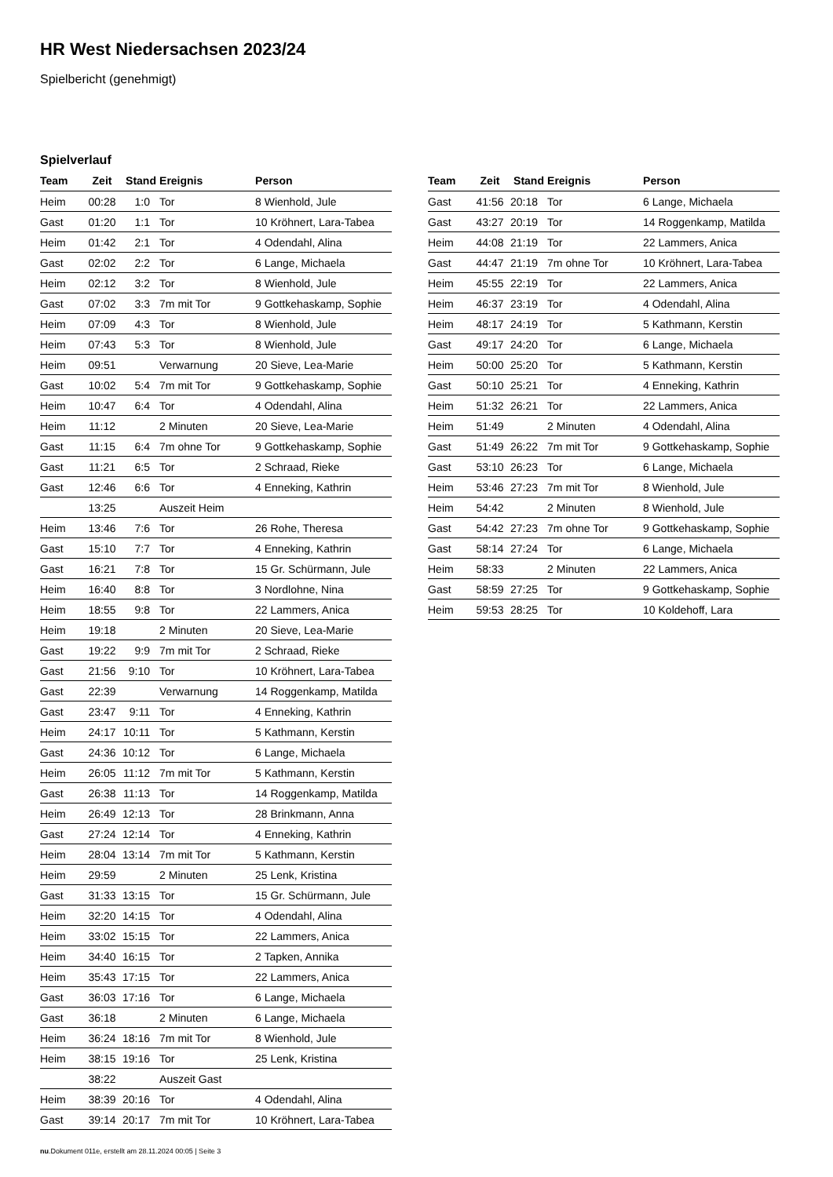HR West Niedersachsen 2023/24
Spielbericht (genehmigt)
Spielverlauf
| Team | Zeit | Stand | Ereignis | Person |
| --- | --- | --- | --- | --- |
| Heim | 00:28 | 1:0 | Tor | 8 Wienhold, Jule |
| Gast | 01:20 | 1:1 | Tor | 10 Kröhnert, Lara-Tabea |
| Heim | 01:42 | 2:1 | Tor | 4 Odendahl, Alina |
| Gast | 02:02 | 2:2 | Tor | 6 Lange, Michaela |
| Heim | 02:12 | 3:2 | Tor | 8 Wienhold, Jule |
| Gast | 07:02 | 3:3 | 7m mit Tor | 9 Gottkehaskamp, Sophie |
| Heim | 07:09 | 4:3 | Tor | 8 Wienhold, Jule |
| Heim | 07:43 | 5:3 | Tor | 8 Wienhold, Jule |
| Heim | 09:51 | | Verwarnung | 20 Sieve, Lea-Marie |
| Gast | 10:02 | 5:4 | 7m mit Tor | 9 Gottkehaskamp, Sophie |
| Heim | 10:47 | 6:4 | Tor | 4 Odendahl, Alina |
| Heim | 11:12 | | 2 Minuten | 20 Sieve, Lea-Marie |
| Gast | 11:15 | 6:4 | 7m ohne Tor | 9 Gottkehaskamp, Sophie |
| Gast | 11:21 | 6:5 | Tor | 2 Schraad, Rieke |
| Gast | 12:46 | 6:6 | Tor | 4 Enneking, Kathrin |
| | 13:25 | | Auszeit Heim | |
| Heim | 13:46 | 7:6 | Tor | 26 Rohe, Theresa |
| Gast | 15:10 | 7:7 | Tor | 4 Enneking, Kathrin |
| Gast | 16:21 | 7:8 | Tor | 15 Gr. Schürmann, Jule |
| Heim | 16:40 | 8:8 | Tor | 3 Nordlohne, Nina |
| Heim | 18:55 | 9:8 | Tor | 22 Lammers, Anica |
| Heim | 19:18 | | 2 Minuten | 20 Sieve, Lea-Marie |
| Gast | 19:22 | 9:9 | 7m mit Tor | 2 Schraad, Rieke |
| Gast | 21:56 | 9:10 | Tor | 10 Kröhnert, Lara-Tabea |
| Gast | 22:39 | | Verwarnung | 14 Roggenkamp, Matilda |
| Gast | 23:47 | 9:11 | Tor | 4 Enneking, Kathrin |
| Heim | 24:17 | 10:11 | Tor | 5 Kathmann, Kerstin |
| Gast | 24:36 | 10:12 | Tor | 6 Lange, Michaela |
| Heim | 26:05 | 11:12 | 7m mit Tor | 5 Kathmann, Kerstin |
| Gast | 26:38 | 11:13 | Tor | 14 Roggenkamp, Matilda |
| Heim | 26:49 | 12:13 | Tor | 28 Brinkmann, Anna |
| Gast | 27:24 | 12:14 | Tor | 4 Enneking, Kathrin |
| Heim | 28:04 | 13:14 | 7m mit Tor | 5 Kathmann, Kerstin |
| Heim | 29:59 | | 2 Minuten | 25 Lenk, Kristina |
| Gast | 31:33 | 13:15 | Tor | 15 Gr. Schürmann, Jule |
| Heim | 32:20 | 14:15 | Tor | 4 Odendahl, Alina |
| Heim | 33:02 | 15:15 | Tor | 22 Lammers, Anica |
| Heim | 34:40 | 16:15 | Tor | 2 Tapken, Annika |
| Heim | 35:43 | 17:15 | Tor | 22 Lammers, Anica |
| Gast | 36:03 | 17:16 | Tor | 6 Lange, Michaela |
| Gast | 36:18 | | 2 Minuten | 6 Lange, Michaela |
| Heim | 36:24 | 18:16 | 7m mit Tor | 8 Wienhold, Jule |
| Heim | 38:15 | 19:16 | Tor | 25 Lenk, Kristina |
| | 38:22 | | Auszeit Gast | |
| Heim | 38:39 | 20:16 | Tor | 4 Odendahl, Alina |
| Gast | 39:14 | 20:17 | 7m mit Tor | 10 Kröhnert, Lara-Tabea |
| Team | Zeit | Stand | Ereignis | Person |
| --- | --- | --- | --- | --- |
| Gast | 41:56 | 20:18 | Tor | 6 Lange, Michaela |
| Gast | 43:27 | 20:19 | Tor | 14 Roggenkamp, Matilda |
| Heim | 44:08 | 21:19 | Tor | 22 Lammers, Anica |
| Gast | 44:47 | 21:19 | 7m ohne Tor | 10 Kröhnert, Lara-Tabea |
| Heim | 45:55 | 22:19 | Tor | 22 Lammers, Anica |
| Heim | 46:37 | 23:19 | Tor | 4 Odendahl, Alina |
| Heim | 48:17 | 24:19 | Tor | 5 Kathmann, Kerstin |
| Gast | 49:17 | 24:20 | Tor | 6 Lange, Michaela |
| Heim | 50:00 | 25:20 | Tor | 5 Kathmann, Kerstin |
| Gast | 50:10 | 25:21 | Tor | 4 Enneking, Kathrin |
| Heim | 51:32 | 26:21 | Tor | 22 Lammers, Anica |
| Heim | 51:49 | | 2 Minuten | 4 Odendahl, Alina |
| Gast | 51:49 | 26:22 | 7m mit Tor | 9 Gottkehaskamp, Sophie |
| Gast | 53:10 | 26:23 | Tor | 6 Lange, Michaela |
| Heim | 53:46 | 27:23 | 7m mit Tor | 8 Wienhold, Jule |
| Heim | 54:42 | | 2 Minuten | 8 Wienhold, Jule |
| Gast | 54:42 | 27:23 | 7m ohne Tor | 9 Gottkehaskamp, Sophie |
| Gast | 58:14 | 27:24 | Tor | 6 Lange, Michaela |
| Heim | 58:33 | | 2 Minuten | 22 Lammers, Anica |
| Gast | 58:59 | 27:25 | Tor | 9 Gottkehaskamp, Sophie |
| Heim | 59:53 | 28:25 | Tor | 10 Koldehoff, Lara |
nu.Dokument 011e, erstellt am 28.11.2024 00:05 | Seite 3